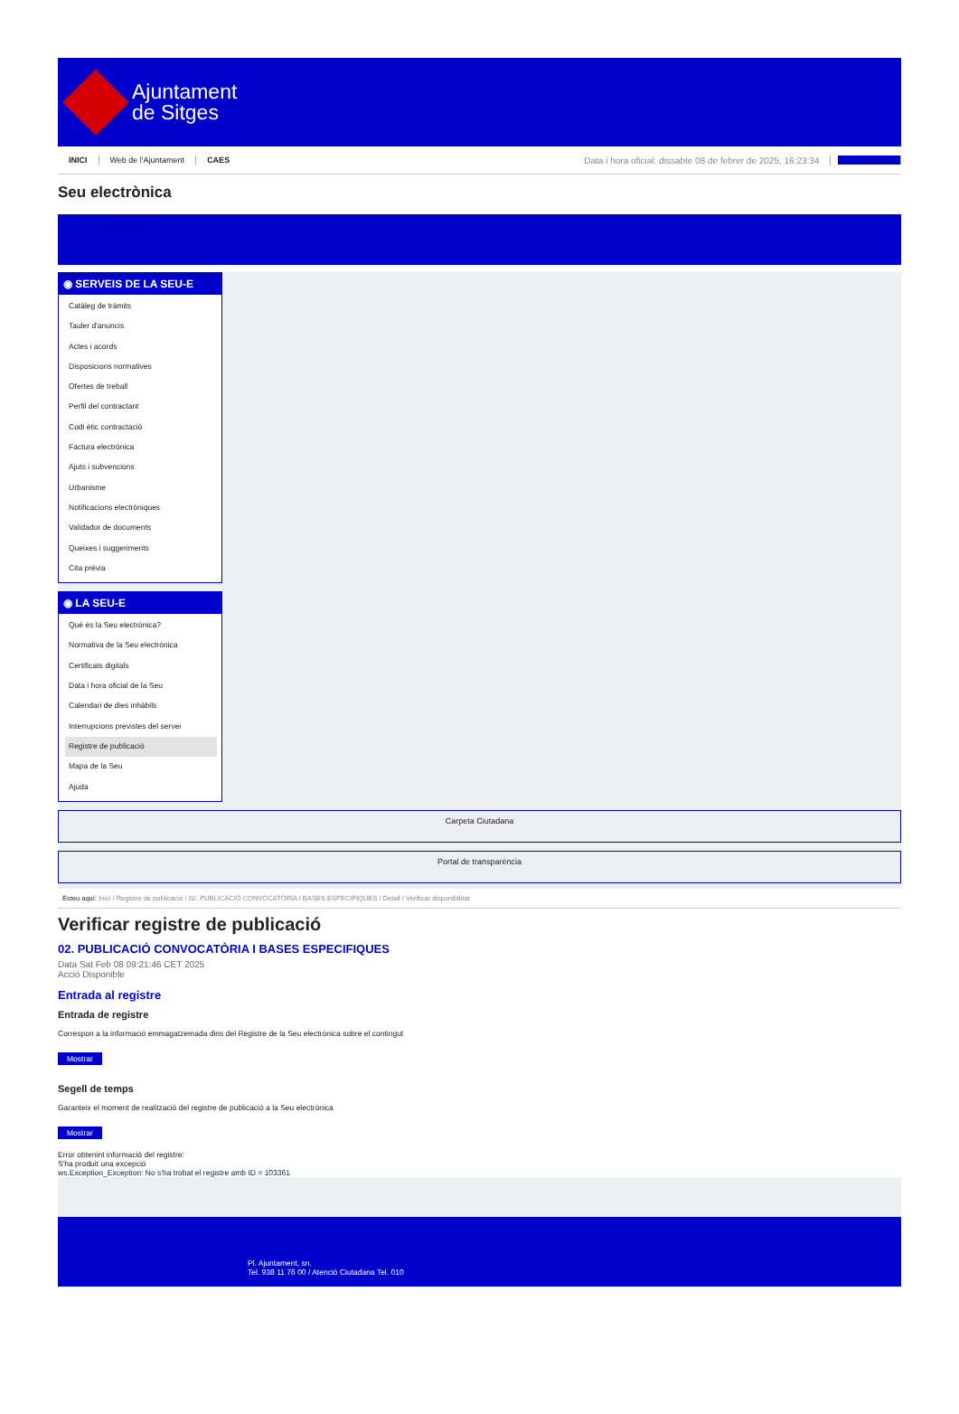Ajuntament
de Sitges
INICI Web de l'Ajuntament CAES Data i hora oficial: dissabte 08 de febrer de 2025, 16:23:34 Sincronitza
Seu electrònica
Obtenir còpia autèntica
◉ SERVEIS DE LA SEU-E
Catàleg de tràmits
Tauler d'anuncis
Actes i acords
Disposicions normatives
Ofertes de treball
Perfil del contractant
Codi ètic contractació
Factura electrònica
Ajuts i subvencions
Urbanisme
Notificacions electròniques
Validador de documents
Queixes i suggeriments
Cita prèvia
◉ LA SEU-E
Què és la Seu electrònica?
Normativa de la Seu electrònica
Certificats digitals
Data i hora oficial de la Seu
Calendari de dies inhàbils
Interrupcions previstes del servei
Registre de publicació
Mapa de la Seu
Ajuda
Carpeta Ciutadana
Portal de transparència
Esteu aquí: Inici / Registre de publicació / 02. PUBLICACIÓ CONVOCATÒRIA I BASES ESPECIFIQUES / Detall / Verificar disponibilitat
Verificar registre de publicació
02. PUBLICACIÓ CONVOCATÒRIA I BASES ESPECIFIQUES
Data Sat Feb 08 09:21:46 CET 2025
Acció Disponible
Entrada al registre
Entrada de registre
Correspon a la informació emmagatzemada dins del Registre de la Seu electrònica sobre el contingut
Mostrar
Segell de temps
Garanteix el moment de realització del registre de publicació a la Seu electrònica
Mostrar
Error obtenint informació del registre:
S'ha produit una excepció
ws.Exception_Exception: No s'ha trobat el registre amb ID = 103361
Pl. Ajuntament, sn.
Tel. 938 11 76 00 / Atenció Ciutadana Tel. 010